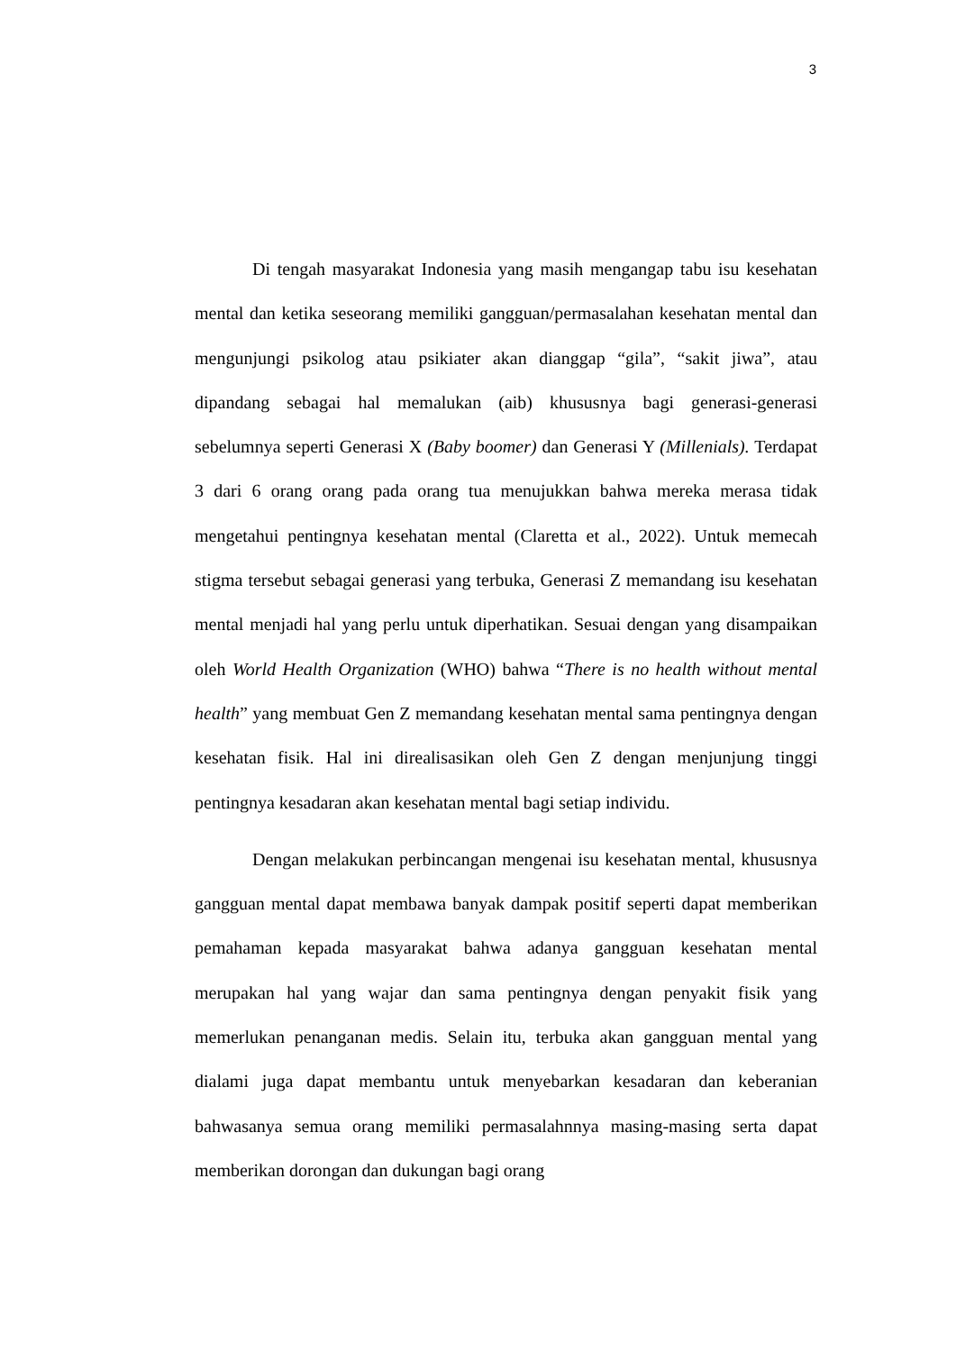3
Di tengah masyarakat Indonesia yang masih mengangap tabu isu kesehatan mental dan ketika seseorang memiliki gangguan/permasalahan kesehatan mental dan mengunjungi psikolog atau psikiater akan dianggap “gila”, “sakit jiwa”, atau dipandang sebagai hal memalukan (aib) khususnya bagi generasi-generasi sebelumnya seperti Generasi X (Baby boomer) dan Generasi Y (Millenials). Terdapat 3 dari 6 orang orang pada orang tua menujukkan bahwa mereka merasa tidak mengetahui pentingnya kesehatan mental (Claretta et al., 2022). Untuk memecah stigma tersebut sebagai generasi yang terbuka, Generasi Z memandang isu kesehatan mental menjadi hal yang perlu untuk diperhatikan. Sesuai dengan yang disampaikan oleh World Health Organization (WHO) bahwa “There is no health without mental health” yang membuat Gen Z memandang kesehatan mental sama pentingnya dengan kesehatan fisik. Hal ini direalisasikan oleh Gen Z dengan menjunjung tinggi pentingnya kesadaran akan kesehatan mental bagi setiap individu.
Dengan melakukan perbincangan mengenai isu kesehatan mental, khususnya gangguan mental dapat membawa banyak dampak positif seperti dapat memberikan pemahaman kepada masyarakat bahwa adanya gangguan kesehatan mental merupakan hal yang wajar dan sama pentingnya dengan penyakit fisik yang memerlukan penanganan medis. Selain itu, terbuka akan gangguan mental yang dialami juga dapat membantu untuk menyebarkan kesadaran dan keberanian bahwasanya semua orang memiliki permasalahnnya masing-masing serta dapat memberikan dorongan dan dukungan bagi orang